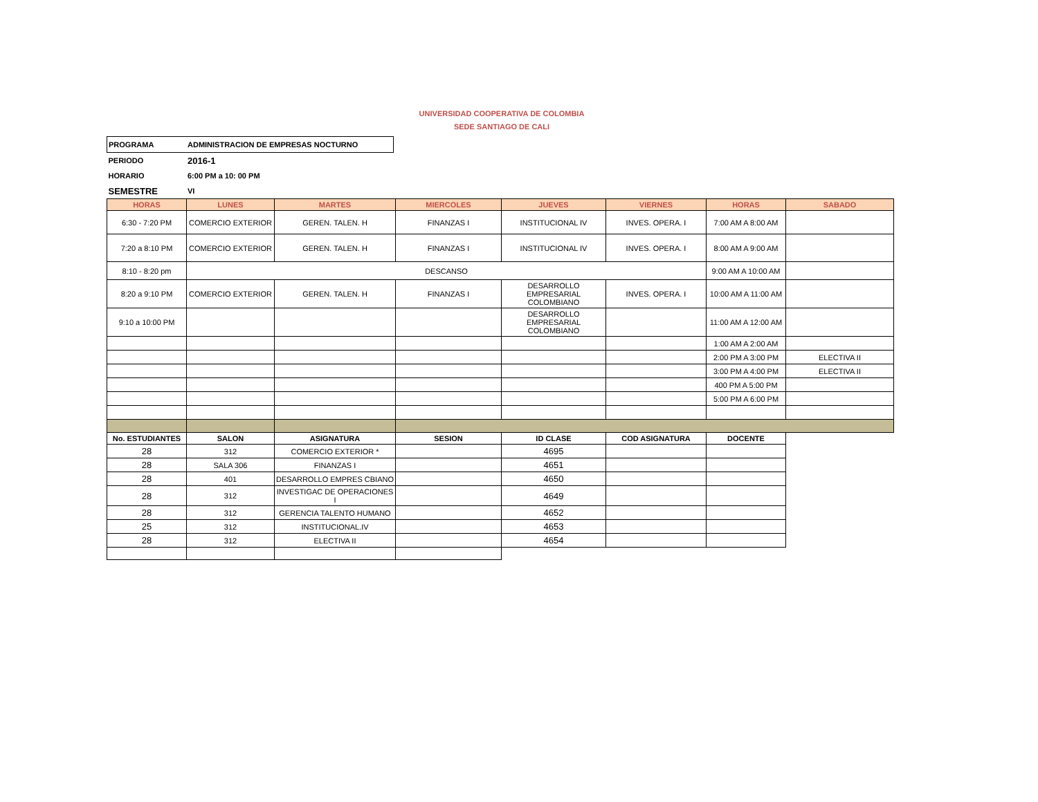UNIVERSIDAD COOPERATIVA DE COLOMBIA
SEDE SANTIAGO DE CALI
| PROGRAMA | ADMINISTRACION DE EMPRESAS NOCTURNO |
| PERIODO | 2016-1 |
| HORARIO | 6:00 PM a 10: 00 PM |
| SEMESTRE | VI |
| HORAS | LUNES | MARTES | MIERCOLES | JUEVES | VIERNES | HORAS | SABADO |
| --- | --- | --- | --- | --- | --- | --- | --- |
| 6:30 - 7:20 PM | COMERCIO EXTERIOR | GEREN. TALEN. H | FINANZAS I | INSTITUCIONAL IV | INVES. OPERA. I | 7:00 AM A 8:00 AM | |
| 7:20 a 8:10 PM | COMERCIO EXTERIOR | GEREN. TALEN. H | FINANZAS I | INSTITUCIONAL IV | INVES. OPERA. I | 8:00 AM A 9:00 AM | |
| 8:10 - 8:20 pm | DESCANSO | | | | | 9:00 AM A 10:00 AM | |
| 8:20 a 9:10 PM | COMERCIO EXTERIOR | GEREN. TALEN. H | FINANZAS I | DESARROLLO EMPRESARIAL COLOMBIANO | INVES. OPERA. I | 10:00 AM A 11:00 AM | |
| 9:10 a 10:00 PM | | | | DESARROLLO EMPRESARIAL COLOMBIANO | | 11:00 AM A 12:00 AM | |
| | | | | | | 1:00 AM A 2:00 AM | |
| | | | | | | 2:00 PM A 3:00 PM | ELECTIVA II |
| | | | | | | 3:00 PM A 4:00 PM | ELECTIVA II |
| | | | | | | 400 PM A 5:00 PM | |
| | | | | | | 5:00 PM A 6:00 PM | |
| No. ESTUDIANTES | SALON | ASIGNATURA | SESION | ID CLASE | COD ASIGNATURA | DOCENTE | |
| 28 | 312 | COMERCIO EXTERIOR * | | 4695 | | | |
| 28 | SALA 306 | FINANZAS I | | 4651 | | | |
| 28 | 401 | DESARROLLO EMPRES CBIANO | | 4650 | | | |
| 28 | 312 | INVESTIGAC DE OPERACIONES I | | 4649 | | | |
| 28 | 312 | GERENCIA TALENTO HUMANO | | 4652 | | | |
| 25 | 312 | INSTITUCIONAL.IV | | 4653 | | | |
| 28 | 312 | ELECTIVA II | | 4654 | | | |